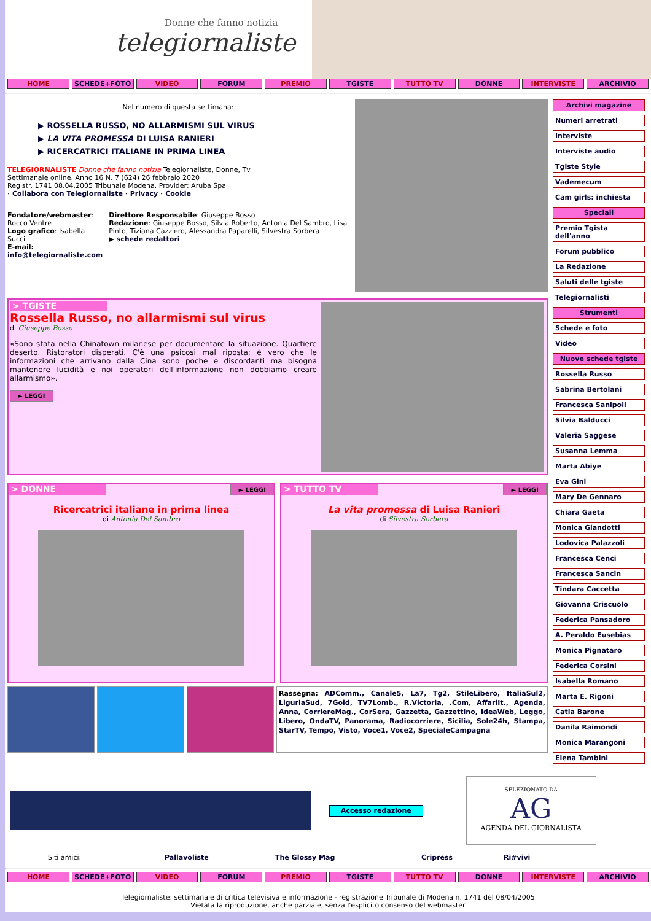Donne che fanno notizia
telegiornaliste
HOME SCHEDE+FOTO VIDEO FORUM PREMIO TGISTE TUTTO TV DONNE INTERVISTE ARCHIVIO
Nel numero di questa settimana:
▶ ROSSELLA RUSSO, NO ALLARMISMI SUL VIRUS
▶ LA VITA PROMESSA DI LUISA RANIERI
▶ RICERCATRICI ITALIANE IN PRIMA LINEA
TELEGIORNALISTE Donne che fanno notizia Telegiornaliste, Donne, Tv
Settimanale online. Anno 16 N. 7 (624) 26 febbraio 2020
Registr. 1741 08.04.2005 Tribunale Modena. Provider: Aruba Spa
· Collabora con Telegiornaliste · Privacy · Cookie
Fondatore/webmaster: Rocco Ventre
Logo grafico: Isabella Succi
E-mail: info@telegiornaliste.com
Direttore Responsabile: Giuseppe Bosso
Redazione: Giuseppe Bosso, Silvia Roberto, Antonia Del Sambro, Lisa Pinto, Tiziana Cazziero, Alessandra Paparelli, Silvestra Sorbera
▶ schede redattori
> TGISTE
Rossella Russo, no allarmismi sul virus
di Giuseppe Bosso
«Sono stata nella Chinatown milanese per documentare la situazione. Quartiere deserto. Ristoratori disperati. C'è una psicosi mal riposta; è vero che le informazioni che arrivano dalla Cina sono poche e discordanti ma bisogna mantenere lucidità e noi operatori dell'informazione non dobbiamo creare allarmismo».
► LEGGI
> DONNE
► LEGGI
Ricercatrici italiane in prima linea
di Antonia Del Sambro
> TUTTO TV
► LEGGI
La vita promessa di Luisa Ranieri
di Silvestra Sorbera
Rassegna: ADComm., Canale5, La7, Tg2, StileLibero, ItaliaSul2, LiguriaSud, 7Gold, TV7Lomb., R.Victoria, .Com, AffariIt., Agenda, Anna, CorriereMag., CorSera, Gazzetta, Gazzettino, IdeaWeb, Leggo, Libero, OndaTV, Panorama, Radiocorriere, Sicilia, Sole24h, Stampa, StarTV, Tempo, Visto, Voce1, Voce2, SpecialeCampagna
Archivi magazine
Numeri arretrati
Interviste
Interviste audio
Tgiste Style
Vademecum
Cam girls: inchiesta
Speciali
Premio Tgista dell'anno
Forum pubblico
La Redazione
Saluti delle tgiste
Telegiornalisti
Strumenti
Schede e foto
Video
Nuove schede tgiste
Rossella Russo
Sabrina Bertolani
Francesca Sanipoli
Silvia Balducci
Valeria Saggese
Susanna Lemma
Marta Abiye
Eva Gini
Mary De Gennaro
Chiara Gaeta
Monica Giandotti
Lodovica Palazzoli
Francesca Cenci
Francesca Sancin
Tindara Caccetta
Giovanna Criscuolo
Federica Pansadoro
A. Peraldo Eusebias
Monica Pignataro
Federica Corsini
Isabella Romano
Marta E. Rigoni
Catia Barone
Danila Raimondi
Monica Marangoni
Elena Tambini
Accesso redazione
SELEZIONATO DA
AG
AGENDA DEL GIORNALISTA
Siti amici: Pallavoliste The Glossy Mag Cripress Ri#vivi
HOME SCHEDE+FOTO VIDEO FORUM PREMIO TGISTE TUTTO TV DONNE INTERVISTE ARCHIVIO
Telegiornaliste: settimanale di critica televisiva e informazione - registrazione Tribunale di Modena n. 1741 del 08/04/2005
Vietata la riproduzione, anche parziale, senza l'esplicito consenso del webmaster